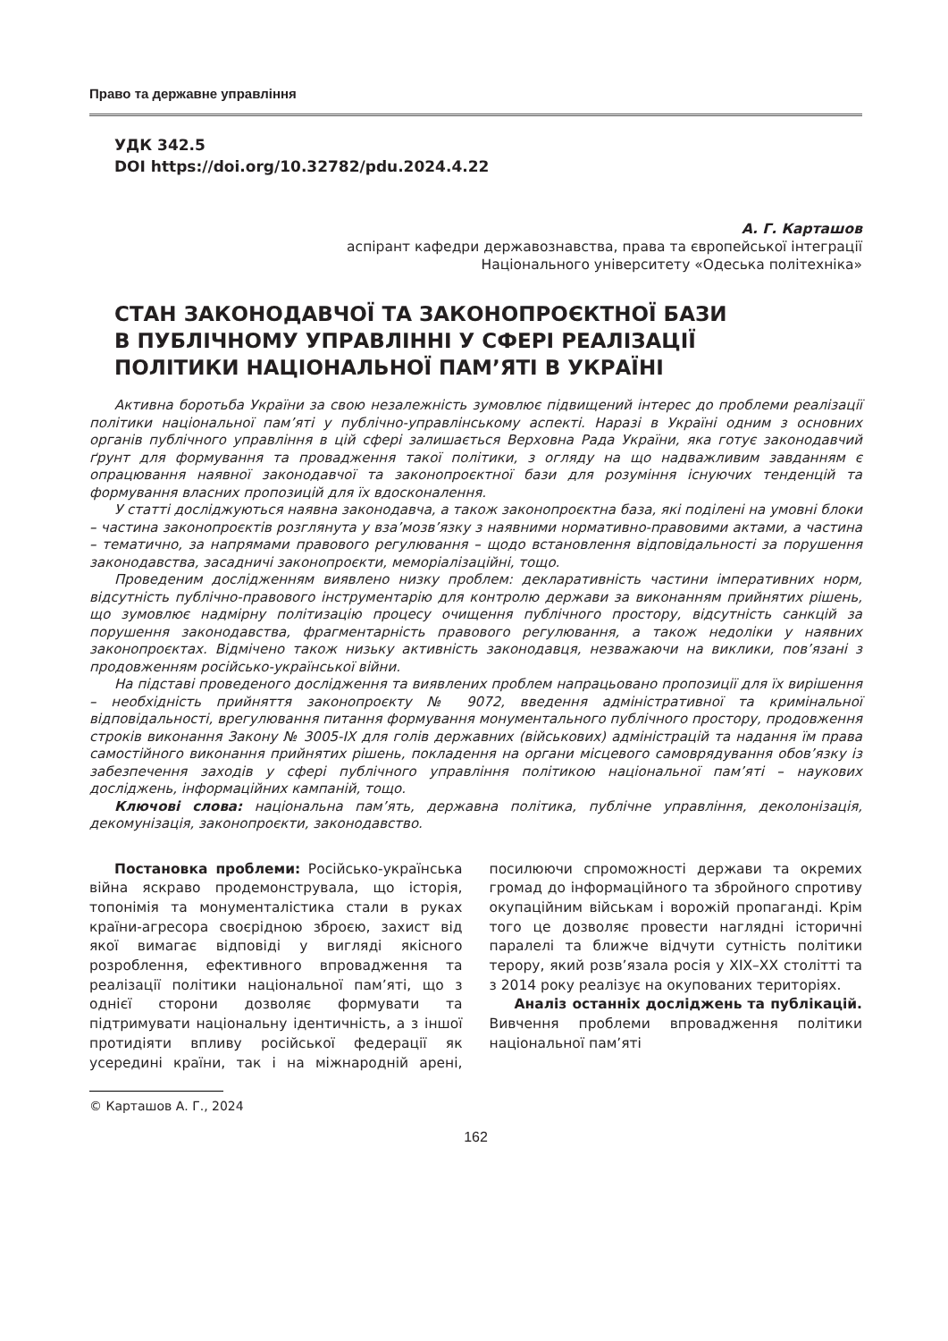Право та державне управління
УДК 342.5
DOI https://doi.org/10.32782/pdu.2024.4.22
А. Г. Карташов
аспірант кафедри державознавства, права та європейської інтеграції
Національного університету «Одеська політехніка»
СТАН ЗАКОНОДАВЧОЇ ТА ЗАКОНОПРОЄКТНОЇ БАЗИ
В ПУБЛІЧНОМУ УПРАВЛІННІ У СФЕРІ РЕАЛІЗАЦІЇ
ПОЛІТИКИ НАЦІОНАЛЬНОЇ ПАМ’ЯТІ В УКРАЇНІ
Активна боротьба України за свою незалежність зумовлює підвищений інтерес до проблеми реалізації політики національної пам’яті у публічно-управлінському аспекті. Наразі в Україні одним з основних органів публічного управління в цій сфері залишається Верховна Рада України, яка готує законодавчий ґрунт для формування та провадження такої політики, з огляду на що надважливим завданням є опрацювання наявної законодавчої та законопроєктної бази для розуміння існуючих тенденцій та формування власних пропозицій для їх вдосконалення.
У статті досліджуються наявна законодавча, а також законопроєктна база, які поділені на умовні блоки – частина законопроєктів розглянута у вза’мозв’язку з наявними нормативно-правовими актами, а частина – тематично, за напрямами правового регулювання – щодо встановлення відповідальності за порушення законодавства, засадничі законопроєкти, меморіалізаційні, тощо.
Проведеним дослідженням виявлено низку проблем: декларативність частини імперативних норм, відсутність публічно-правового інструментарію для контролю держави за виконанням прийнятих рішень, що зумовлює надмірну політизацію процесу очищення публічного простору, відсутність санкцій за порушення законодавства, фрагментарність правового регулювання, а також недоліки у наявних законопроєктах. Відмічено також низьку активність законодавця, незважаючи на виклики, пов’язані з продовженням російсько-української війни.
На підставі проведеного дослідження та виявлених проблем напрацьовано пропозиції для їх вирішення – необхідність прийняття законопроєкту № 9072, введення адміністративної та кримінальної відповідальності, врегулювання питання формування монументального публічного простору, продовження строків виконання Закону № 3005-IX для голів державних (військових) адміністрацій та надання їм права самостійного виконання прийнятих рішень, покладення на органи місцевого самоврядування обов’язку із забезпечення заходів у сфері публічного управління політикою національної пам’яті – наукових досліджень, інформаційних кампаній, тощо.
Ключові слова: національна пам’ять, державна політика, публічне управління, деколонізація, декомунізація, законопроєкти, законодавство.
Постановка проблеми: Російсько-українська війна яскраво продемонструвала, що історія, топонімія та монументалістика стали в руках країни-агресора своєрідною зброєю, захист від якої вимагає відповіді у вигляді якісного розроблення, ефективного впровадження та реалізації політики національної пам’яті, що з однієї сторони дозволяє формувати та підтримувати національну ідентичність, а з іншої протидіяти впливу російської федерації як усередині країни, так і на міжнародній арені, посилюючи спроможності держави та окремих громад до інформаційного та збройного спротиву окупаційним військам і ворожій пропаганді. Крім того це дозволяє провести наглядні історичні паралелі та ближче відчути сутність політики терору, який розв’язала росія у XIX–XX столітті та з 2014 року реалізує на окупованих територіях.
Аналіз останніх досліджень та публікацій. Вивчення проблеми впровадження політики національної пам’яті
© Карташов А. Г., 2024
162